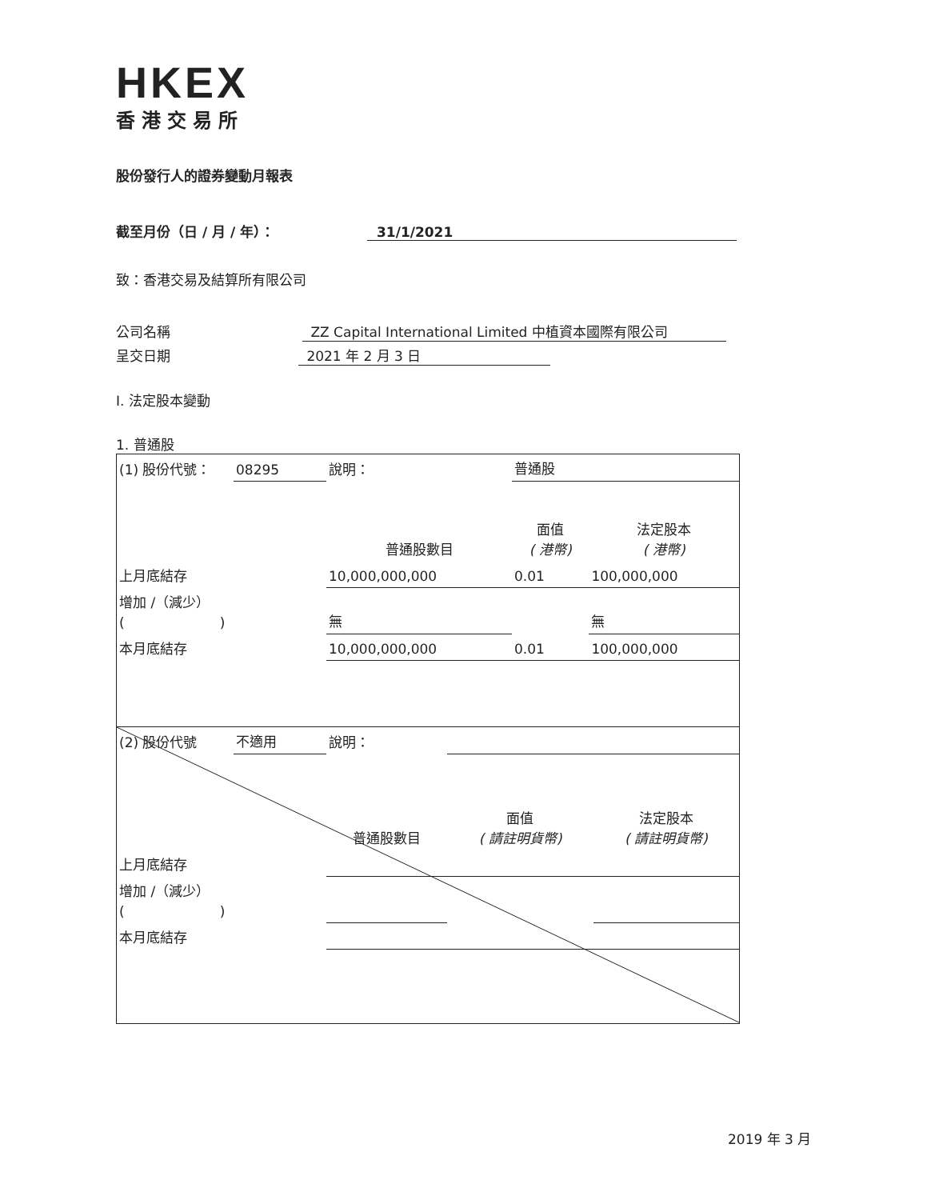HKEX
香港交易所
股份發行人的證券變動月報表
截至月份（日 / 月 / 年）： 31/1/2021
致：香港交易及結算所有限公司
公司名稱 ZZ Capital International Limited 中植資本國際有限公司
呈交日期 2021 年 2 月 3 日
I. 法定股本變動
1. 普通股
| (1) 股份代號： | 08295 | 說明： | | 普通股 | |
| | | | 普通股數目 | 面值 ( 港幣) | 法定股本 ( 港幣) |
| 上月底結存 | | | 10,000,000,000 | 0.01 | 100,000,000 |
| 增加 /（減少） ( ) | | | 無 | | 無 |
| 本月底結存 | | | 10,000,000,000 | 0.01 | 100,000,000 |
| (2) 股份代號 | 不適用 | 說明： | | | |
| | | | 普通股數目 | 面值 ( 請註明貨幣) | 法定股本 ( 請註明貨幣) |
| 上月底結存 | | | | | |
| 增加 /（減少） ( ) | | | | | |
| 本月底結存 | | | | | |
2019 年 3 月